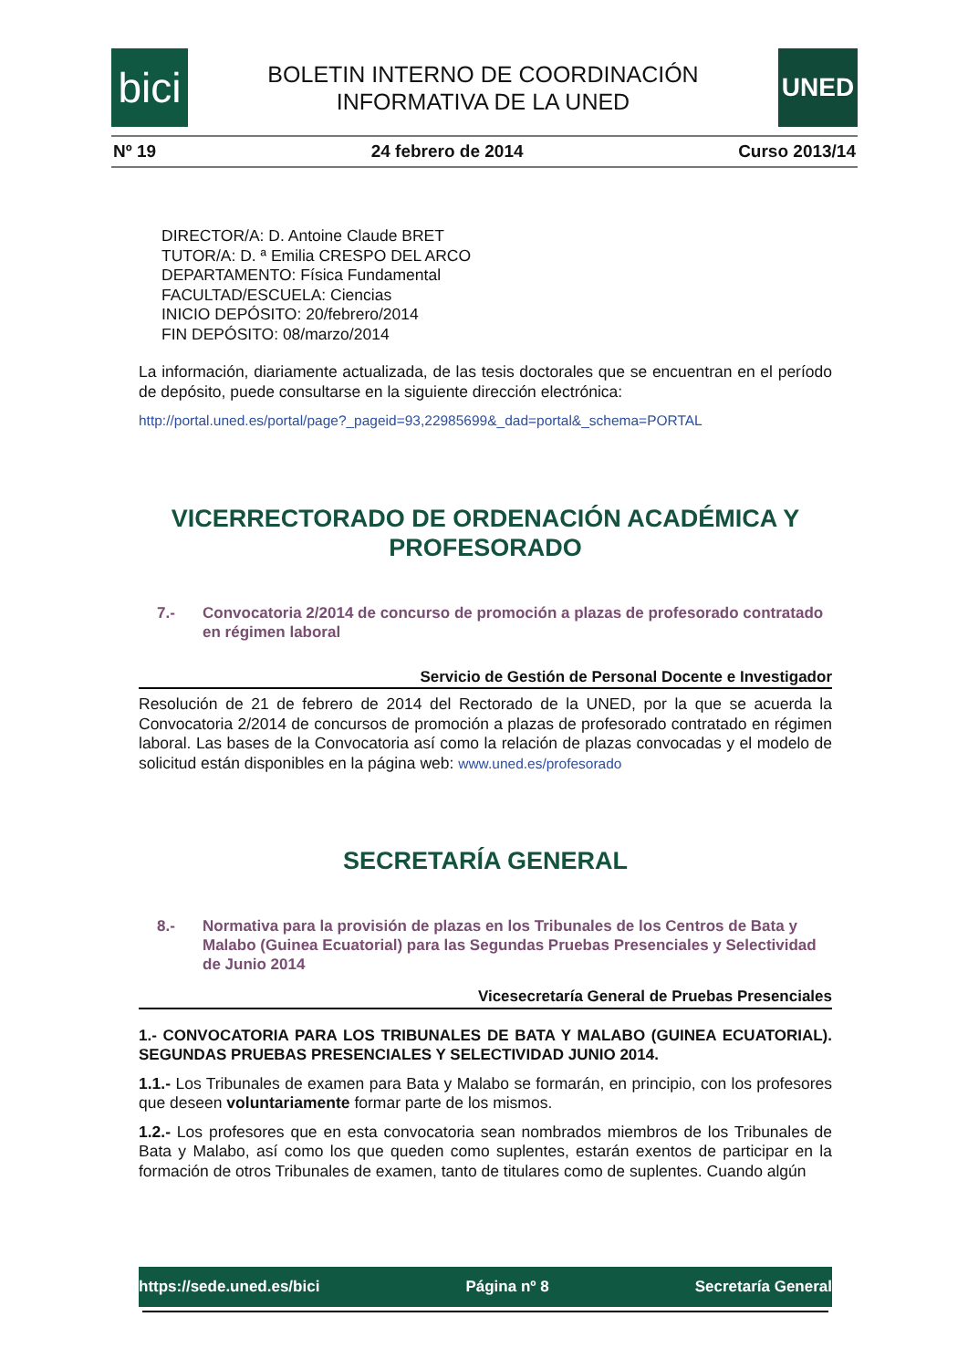bici
BOLETIN INTERNO DE COORDINACIÓN
INFORMATIVA DE LA UNED
UNED
Nº 19 24 febrero de 2014 Curso 2013/14
DIRECTOR/A: D. Antoine Claude BRET
TUTOR/A: D. ª Emilia CRESPO DEL ARCO
DEPARTAMENTO: Física Fundamental
FACULTAD/ESCUELA: Ciencias
INICIO DEPÓSITO: 20/febrero/2014
FIN DEPÓSITO: 08/marzo/2014
La información, diariamente actualizada, de las tesis doctorales que se encuentran en el período de depósito, puede consultarse en la siguiente dirección electrónica:
http://portal.uned.es/portal/page?_pageid=93,22985699&_dad=portal&_schema=PORTAL
VICERRECTORADO DE ORDENACIÓN ACADÉMICA Y PROFESORADO
7.- Convocatoria 2/2014 de concurso de promoción a plazas de profesorado contratado en régimen laboral
Servicio de Gestión de Personal Docente e Investigador
Resolución de 21 de febrero de 2014 del Rectorado de la UNED, por la que se acuerda la Convocatoria 2/2014 de concursos de promoción a plazas de profesorado contratado en régimen laboral. Las bases de la Convocatoria así como la relación de plazas convocadas y el modelo de solicitud están disponibles en la página web: www.uned.es/profesorado
SECRETARÍA GENERAL
8.- Normativa para la provisión de plazas en los Tribunales de los Centros de Bata y Malabo (Guinea Ecuatorial) para las Segundas Pruebas Presenciales y Selectividad de Junio 2014
Vicesecretaría General de Pruebas Presenciales
1.- CONVOCATORIA PARA LOS TRIBUNALES DE BATA Y MALABO (GUINEA ECUATORIAL). SEGUNDAS PRUEBAS PRESENCIALES Y SELECTIVIDAD JUNIO 2014.
1.1.- Los Tribunales de examen para Bata y Malabo se formarán, en principio, con los profesores que deseen voluntariamente formar parte de los mismos.
1.2.- Los profesores que en esta convocatoria sean nombrados miembros de los Tribunales de Bata y Malabo, así como los que queden como suplentes, estarán exentos de participar en la formación de otros Tribunales de examen, tanto de titulares como de suplentes. Cuando algún
https://sede.uned.es/bici Página nº 8 Secretaría General